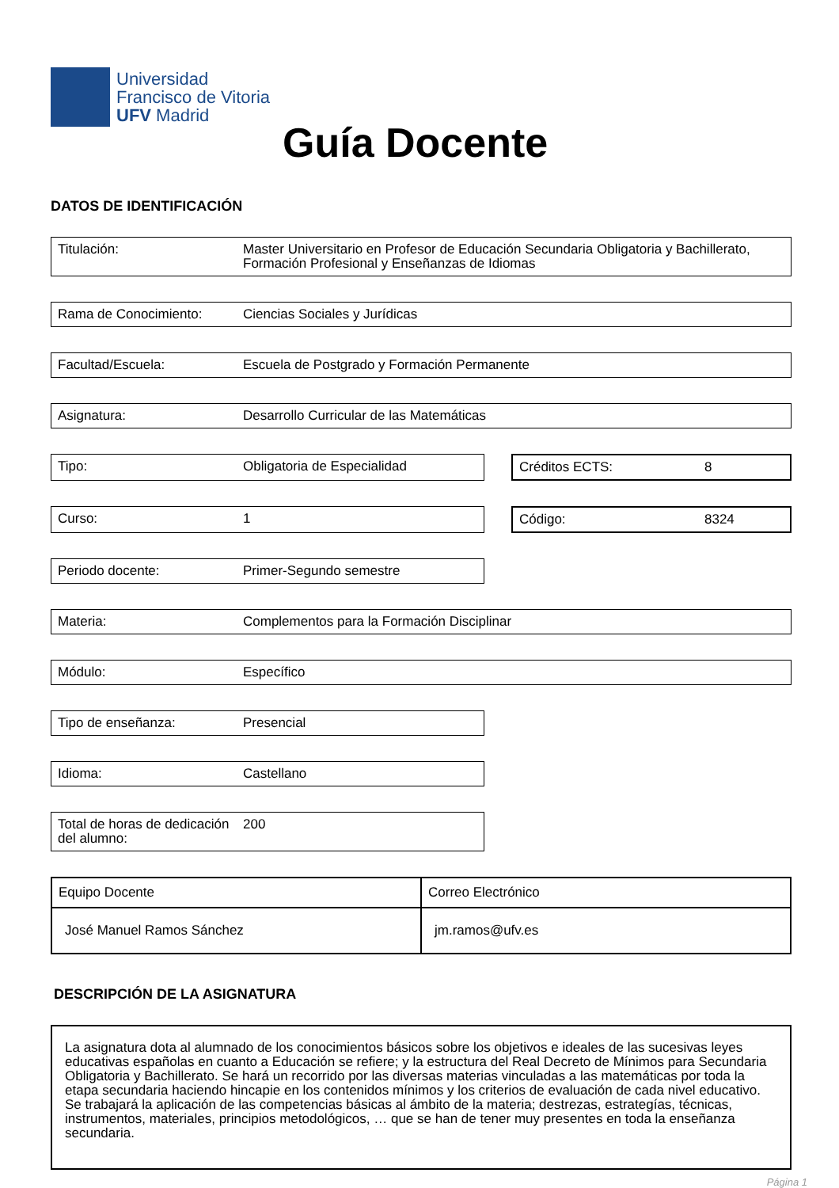Universidad
Francisco de Vitoria
UFV Madrid
Guía Docente
DATOS DE IDENTIFICACIÓN
Titulación: Master Universitario en Profesor de Educación Secundaria Obligatoria y Bachillerato, Formación Profesional y Enseñanzas de Idiomas
Rama de Conocimiento: Ciencias Sociales y Jurídicas
Facultad/Escuela: Escuela de Postgrado y Formación Permanente
Asignatura: Desarrollo Curricular de las Matemáticas
Tipo: Obligatoria de Especialidad Créditos ECTS: 8
Curso: 1 Código: 8324
Periodo docente: Primer-Segundo semestre
Materia: Complementos para la Formación Disciplinar
Módulo: Específico
Tipo de enseñanza: Presencial
Idioma: Castellano
Total de horas de dedicación del alumno:
200
| Equipo Docente | Correo Electrónico |
| José Manuel Ramos Sánchez | jm.ramos@ufv.es |
DESCRIPCIÓN DE LA ASIGNATURA
La asignatura dota al alumnado de los conocimientos básicos sobre los objetivos e ideales de las sucesivas leyes educativas españolas en cuanto a Educación se refiere; y la estructura del Real Decreto de Mínimos para Secundaria Obligatoria y Bachillerato. Se hará un recorrido por las diversas materias vinculadas a las matemáticas por toda la etapa secundaria haciendo hincapie en los contenidos mínimos y los criterios de evaluación de cada nivel educativo. Se trabajará la aplicación de las competencias básicas al ámbito de la materia; destrezas, estrategías, técnicas, instrumentos, materiales, principios metodológicos, … que se han de tener muy presentes en toda la enseñanza secundaria.
Página 1